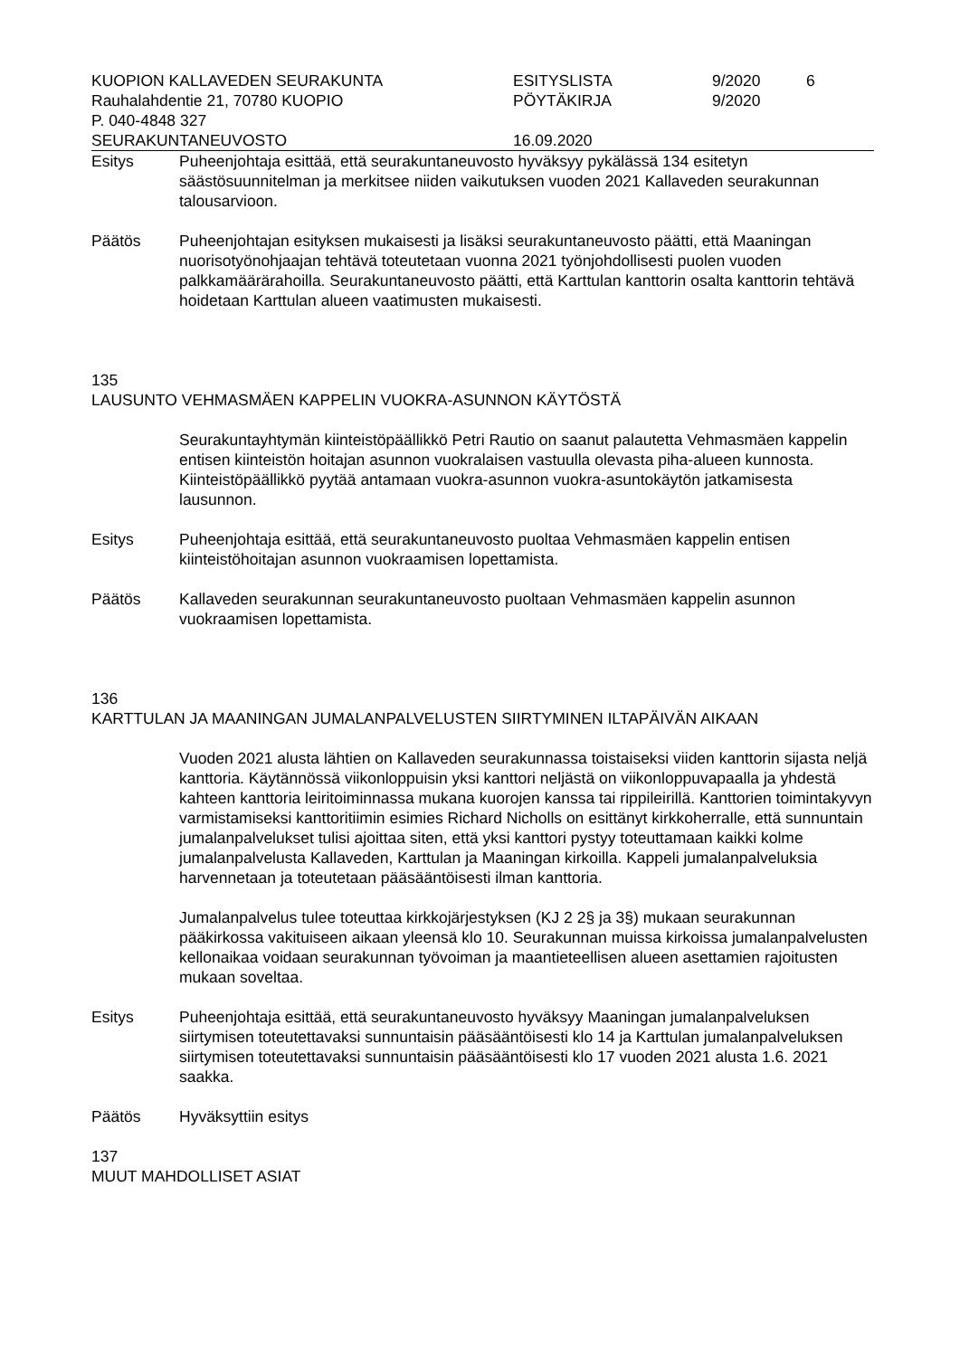KUOPION KALLAVEDEN SEURAKUNTA
ESITYSLISTA
9/2020
6
Rauhalahdentie 21, 70780 KUOPIO
PÖYTÄKIRJA
9/2020
P. 040-4848 327
SEURAKUNTANEUVOSTO
16.09.2020
Esitys Puheenjohtaja esittää, että seurakuntaneuvosto hyväksyy pykälässä 134 esitetyn säästösuunnitelman ja merkitsee niiden vaikutuksen vuoden 2021 Kallaveden seurakunnan talousarvioon.
Päätös Puheenjohtajan esityksen mukaisesti ja lisäksi seurakuntaneuvosto päätti, että Maaningan nuorisotyönohjaajan tehtävä toteutetaan vuonna 2021 työnjohdollisesti puolen vuoden palkkamäärärahoilla. Seurakuntaneuvosto päätti, että Karttulan kanttorin osalta kanttorin tehtävä hoidetaan Karttulan alueen vaatimusten mukaisesti.
135
LAUSUNTO VEHMASMÄEN KAPPELIN VUOKRA-ASUNNON KÄYTÖSTÄ
Seurakuntayhtymän kiinteistöpäällikkö Petri Rautio on saanut palautetta Vehmasmäen kappelin entisen kiinteistön hoitajan asunnon vuokralaisen vastuulla olevasta piha-alueen kunnosta. Kiinteistöpäällikkö pyytää antamaan vuokra-asunnon vuokra-asuntokäytön jatkamisesta lausunnon.
Esitys Puheenjohtaja esittää, että seurakuntaneuvosto puoltaa Vehmasmäen kappelin entisen kiinteistöhoitajan asunnon vuokraamisen lopettamista.
Päätös Kallaveden seurakunnan seurakuntaneuvosto puoltaan Vehmasmäen kappelin asunnon vuokraamisen lopettamista.
136
KARTTULAN JA MAANINGAN JUMALANPALVELUSTEN SIIRTYMINEN ILTAPÄIVÄN AIKAAN
Vuoden 2021 alusta lähtien on Kallaveden seurakunnassa toistaiseksi viiden kanttorin sijasta neljä kanttoria. Käytännössä viikonloppuisin yksi kanttori neljästä on viikonloppuvapaalla ja yhdestä kahteen kanttoria leiritoiminnassa mukana kuorojen kanssa tai rippileirillä. Kanttorien toimintakyvyn varmistamiseksi kanttoritiimin esimies Richard Nicholls on esittänyt kirkkoherralle, että sunnuntain jumalanpalvelukset tulisi ajoittaa siten, että yksi kanttori pystyy toteuttamaan kaikki kolme jumalanpalvelusta Kallaveden, Karttulan ja Maaningan kirkoilla. Kappeli jumalanpalveluksia harvennetaan ja toteutetaan pääsääntöisesti ilman kanttoria.
Jumalanpalvelus tulee toteuttaa kirkkojärjestyksen (KJ 2 2§ ja 3§) mukaan seurakunnan pääkirkossa vakituiseen aikaan yleensä klo 10. Seurakunnan muissa kirkoissa jumalanpalvelusten kellonaikaa voidaan seurakunnan työvoiman ja maantieteellisen alueen asettamien rajoitusten mukaan soveltaa.
Esitys Puheenjohtaja esittää, että seurakuntaneuvosto hyväksyy Maaningan jumalanpalveluksen siirtymisen toteutettavaksi sunnuntaisin pääsääntöisesti klo 14 ja Karttulan jumalanpalveluksen siirtymisen toteutettavaksi sunnuntaisin pääsääntöisesti klo 17 vuoden 2021 alusta 1.6. 2021 saakka.
Päätös Hyväksyttiin esitys
137
MUUT MAHDOLLISET ASIAT